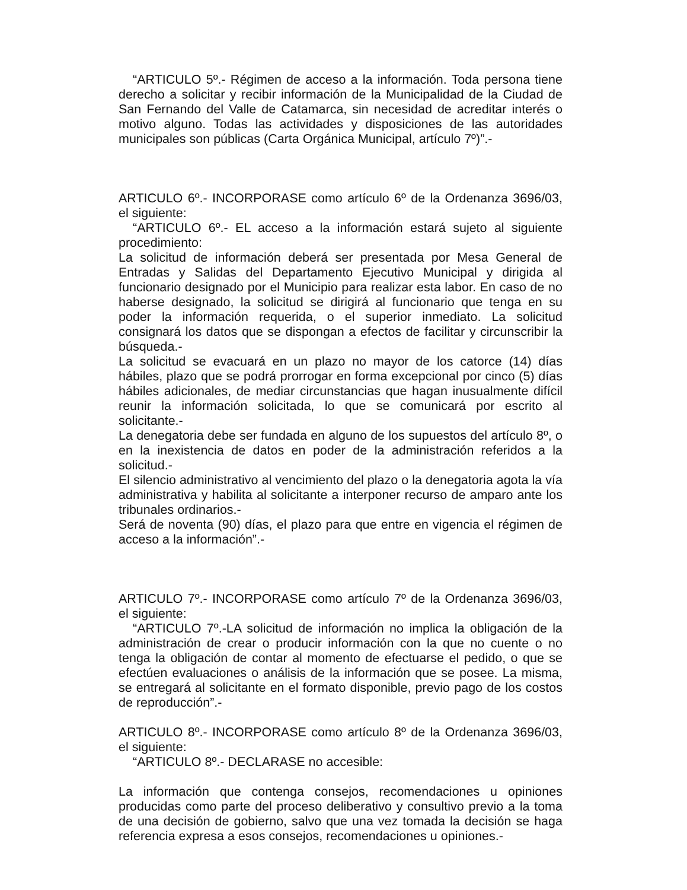“ARTICULO 5º.- Régimen de acceso a la información. Toda persona tiene derecho a solicitar y recibir información de la Municipalidad de la Ciudad de San Fernando del Valle de Catamarca, sin necesidad de acreditar interés o motivo alguno. Todas las actividades y disposiciones de las autoridades municipales son públicas (Carta Orgánica Municipal, artículo 7º)”.-
ARTICULO 6º.- INCORPORASE como artículo 6º de la Ordenanza 3696/03, el siguiente:
“ARTICULO 6º.- EL acceso a la información estará sujeto al siguiente procedimiento:
La solicitud de información deberá ser presentada por Mesa General de Entradas y Salidas del Departamento Ejecutivo Municipal y dirigida al funcionario designado por el Municipio para realizar esta labor. En caso de no haberse designado, la solicitud se dirigirá al funcionario que tenga en su poder la información requerida, o el superior inmediato. La solicitud consignará los datos que se dispongan a efectos de facilitar y circunscribir la búsqueda.-
La solicitud se evacuará en un plazo no mayor de los catorce (14) días hábiles, plazo que se podrá prorrogar en forma excepcional por cinco (5) días hábiles adicionales, de mediar circunstancias que hagan inusualmente difícil reunir la información solicitada, lo que se comunicará por escrito al solicitante.-
La denegatoria debe ser fundada en alguno de los supuestos del artículo 8º, o en la inexistencia de datos en poder de la administración referidos a la solicitud.-
El silencio administrativo al vencimiento del plazo o la denegatoria agota la vía administrativa y habilita al solicitante a interponer recurso de amparo ante los tribunales ordinarios.-
Será de noventa (90) días, el plazo para que entre en vigencia el régimen de acceso a la información”.-
ARTICULO 7º.- INCORPORASE como artículo 7º de la Ordenanza 3696/03, el siguiente:
“ARTICULO 7º.-LA solicitud de información no implica la obligación de la administración de crear o producir información con la que no cuente o no tenga la obligación de contar al momento de efectuarse el pedido, o que se efectúen evaluaciones o análisis de la información que se posee. La misma, se entregará al solicitante en el formato disponible, previo pago de los costos de reproducción”.-
ARTICULO 8º.- INCORPORASE como artículo 8º de la Ordenanza 3696/03, el siguiente:
“ARTICULO 8º.- DECLARASE no accesible:
La información que contenga consejos, recomendaciones u opiniones producidas como parte del proceso deliberativo y consultivo previo a la toma de una decisión de gobierno, salvo que una vez tomada la decisión se haga referencia expresa a esos consejos, recomendaciones u opiniones.-